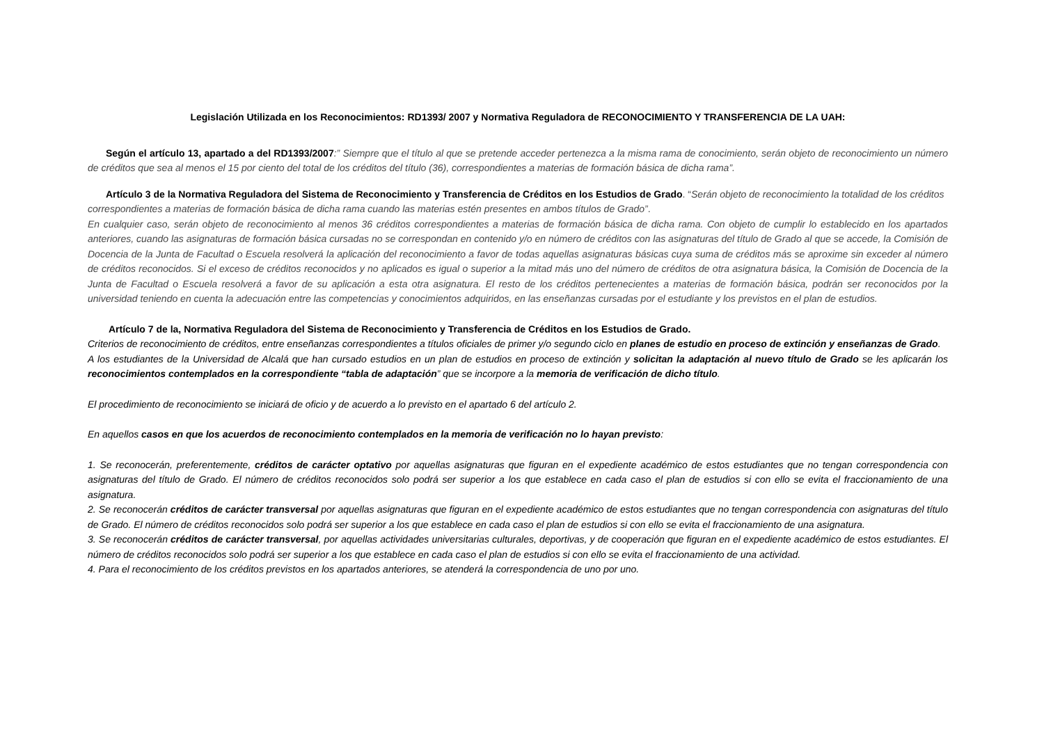Legislación Utilizada en los Reconocimientos: RD1393/ 2007 y Normativa Reguladora de RECONOCIMIENTO Y TRANSFERENCIA DE LA UAH:
Según el artículo 13, apartado a del RD1393/2007:” Siempre que el título al que se pretende acceder pertenezca a la misma rama de conocimiento, serán objeto de reconocimiento un número de créditos que sea al menos el 15 por ciento del total de los créditos del título (36), correspondientes a materias de formación básica de dicha rama”.
Artículo 3 de la Normativa Reguladora del Sistema de Reconocimiento y Transferencia de Créditos en los Estudios de Grado. “Serán objeto de reconocimiento la totalidad de los créditos correspondientes a materias de formación básica de dicha rama cuando las materias estén presentes en ambos títulos de Grado”.
En cualquier caso, serán objeto de reconocimiento al menos 36 créditos correspondientes a materias de formación básica de dicha rama. Con objeto de cumplir lo establecido en los apartados anteriores, cuando las asignaturas de formación básica cursadas no se correspondan en contenido y/o en número de créditos con las asignaturas del título de Grado al que se accede, la Comisión de Docencia de la Junta de Facultad o Escuela resolverá la aplicación del reconocimiento a favor de todas aquellas asignaturas básicas cuya suma de créditos más se aproxime sin exceder al número de créditos reconocidos. Si el exceso de créditos reconocidos y no aplicados es igual o superior a la mitad más uno del número de créditos de otra asignatura básica, la Comisión de Docencia de la Junta de Facultad o Escuela resolverá a favor de su aplicación a esta otra asignatura. El resto de los créditos pertenecientes a materias de formación básica, podrán ser reconocidos por la universidad teniendo en cuenta la adecuación entre las competencias y conocimientos adquiridos, en las enseñanzas cursadas por el estudiante y los previstos en el plan de estudios.
Artículo 7 de la, Normativa Reguladora del Sistema de Reconocimiento y Transferencia de Créditos en los Estudios de Grado.
Criterios de reconocimiento de créditos, entre enseñanzas correspondientes a títulos oficiales de primer y/o segundo ciclo en planes de estudio en proceso de extinción y enseñanzas de Grado.
A los estudiantes de la Universidad de Alcalá que han cursado estudios en un plan de estudios en proceso de extinción y solicitan la adaptación al nuevo título de Grado se les aplicarán los reconocimientos contemplados en la correspondiente “tabla de adaptación” que se incorpore a la memoria de verificación de dicho título.
El procedimiento de reconocimiento se iniciará de oficio y de acuerdo a lo previsto en el apartado 6 del artículo 2.
En aquellos casos en que los acuerdos de reconocimiento contemplados en la memoria de verificación no lo hayan previsto:
1. Se reconocerán, preferentemente, créditos de carácter optativo por aquellas asignaturas que figuran en el expediente académico de estos estudiantes que no tengan correspondencia con asignaturas del título de Grado. El número de créditos reconocidos solo podrá ser superior a los que establece en cada caso el plan de estudios si con ello se evita el fraccionamiento de una asignatura.
2. Se reconocerán créditos de carácter transversal por aquellas asignaturas que figuran en el expediente académico de estos estudiantes que no tengan correspondencia con asignaturas del título de Grado. El número de créditos reconocidos solo podrá ser superior a los que establece en cada caso el plan de estudios si con ello se evita el fraccionamiento de una asignatura.
3. Se reconocerán créditos de carácter transversal, por aquellas actividades universitarias culturales, deportivas, y de cooperación que figuran en el expediente académico de estos estudiantes. El número de créditos reconocidos solo podrá ser superior a los que establece en cada caso el plan de estudios si con ello se evita el fraccionamiento de una actividad.
4. Para el reconocimiento de los créditos previstos en los apartados anteriores, se atenderá la correspondencia de uno por uno.